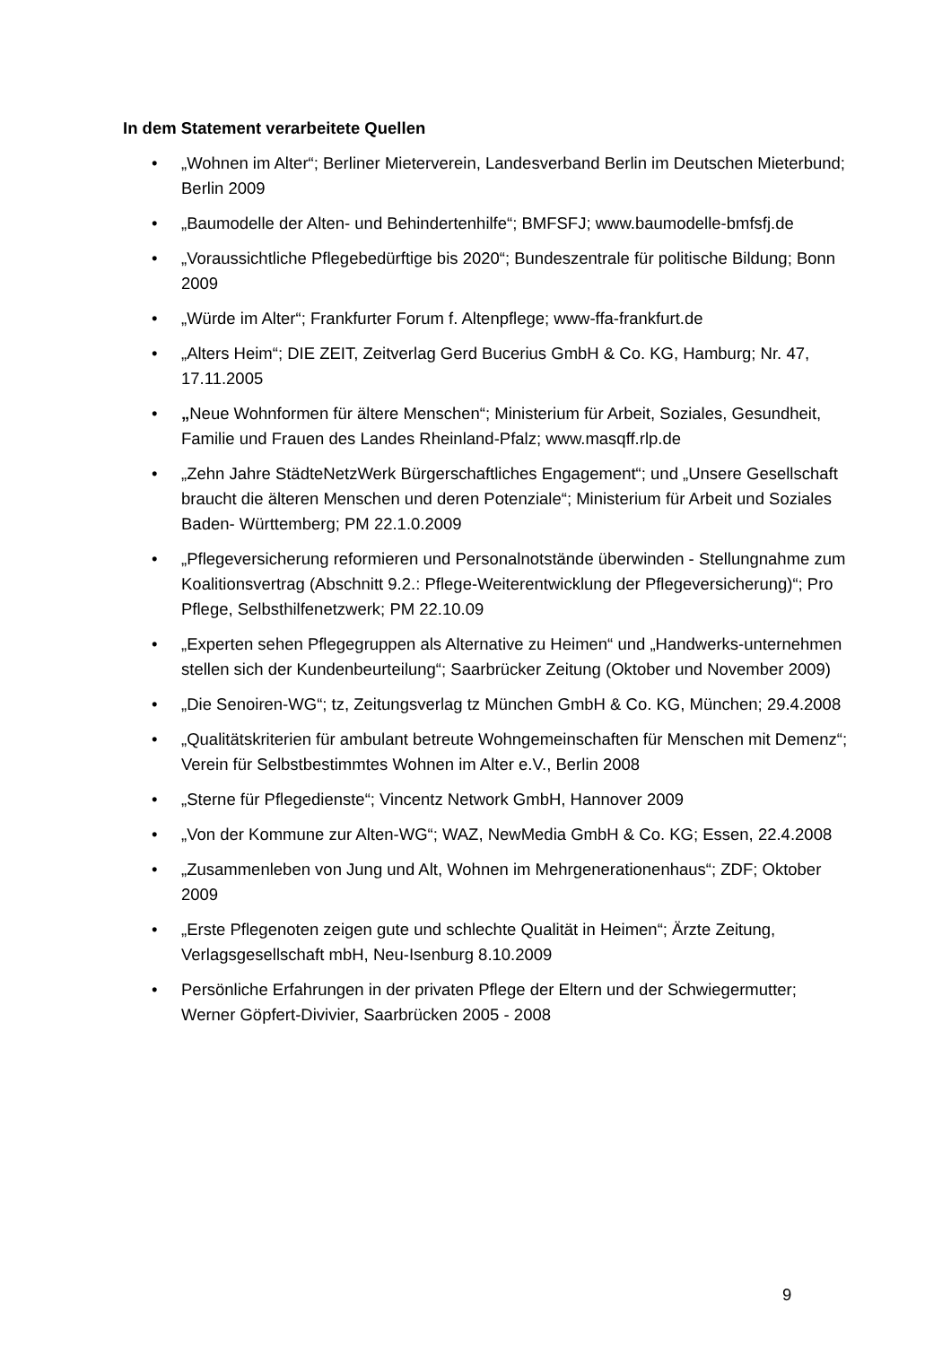In dem Statement verarbeitete Quellen
• „Wohnen im Alter“; Berliner Mieterverein, Landesverband Berlin im Deutschen Mieterbund; Berlin 2009
• „Baumodelle der Alten- und Behindertenhilfe“; BMFSFJ; www.baumodelle-bmfsfj.de
• „Voraussichtliche Pflegebedürftige bis 2020“; Bundeszentrale für politische Bildung; Bonn 2009
• „Würde im Alter“; Frankfurter Forum f. Altenpflege; www-ffa-frankfurt.de
• „Alters Heim“; DIE ZEIT, Zeitverlag Gerd Bucerius GmbH & Co. KG, Hamburg; Nr. 47, 17.11.2005
• „Neue Wohnformen für ältere Menschen“; Ministerium für Arbeit, Soziales, Gesundheit, Familie und Frauen des Landes Rheinland-Pfalz; www.masqff.rlp.de
• „Zehn Jahre StädteNetzWerk Bürgerschaftliches Engagement“; und „Unsere Gesellschaft braucht die älteren Menschen und deren Potenziale“; Ministerium für Arbeit und Soziales Baden- Württemberg; PM 22.1.0.2009
• „Pflegeversicherung reformieren und Personalnotstände überwinden - Stellungnahme zum Koalitionsvertrag (Abschnitt 9.2.: Pflege-Weiterentwicklung der Pflegeversicherung)“; Pro Pflege, Selbsthilfenetzwerk; PM 22.10.09
• „Experten sehen Pflegegruppen als Alternative zu Heimen“ und „Handwerks-unternehmen stellen sich der Kundenbeurteilung“; Saarbrücker Zeitung (Oktober und November 2009)
• „Die Senoiren-WG“; tz, Zeitungsverlag tz München GmbH & Co. KG, München; 29.4.2008
• „Qualitätskriterien für ambulant betreute Wohngemeinschaften für Menschen mit Demenz“; Verein für Selbstbestimmtes Wohnen im Alter e.V., Berlin 2008
• „Sterne für Pflegedienste“; Vincentz Network GmbH, Hannover 2009
• „Von der Kommune zur Alten-WG“; WAZ, NewMedia GmbH & Co. KG; Essen, 22.4.2008
• „Zusammenleben von Jung und Alt, Wohnen im Mehrgenerationenhaus“; ZDF; Oktober 2009
• „Erste Pflegenoten zeigen gute und schlechte Qualität in Heimen“; Ärzte Zeitung, Verlagsgesellschaft mbH, Neu-Isenburg 8.10.2009
• Persönliche Erfahrungen in der privaten Pflege der Eltern und der Schwiegermutter; Werner Göpfert-Divivier, Saarbrücken 2005 - 2008
9